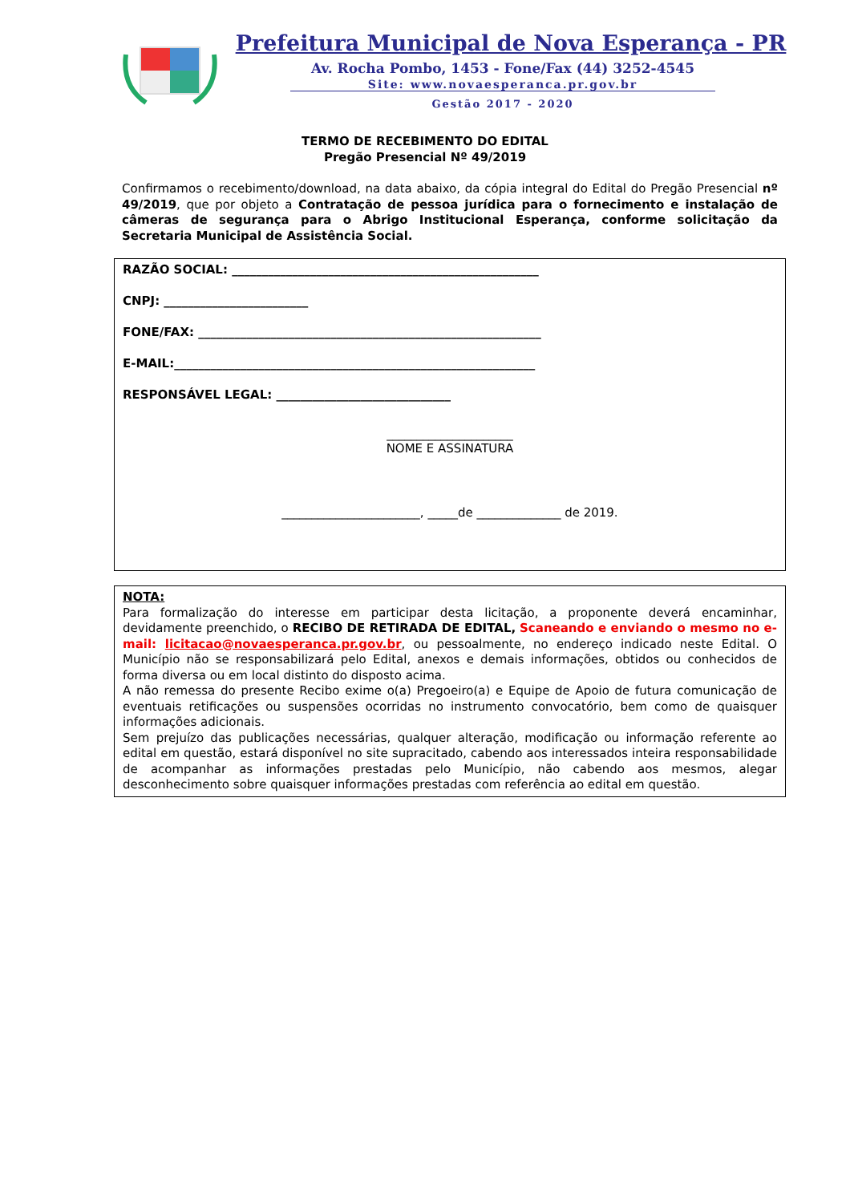Prefeitura Municipal de Nova Esperança - PR
Av. Rocha Pombo, 1453 - Fone/Fax (44) 3252-4545
Site: www.novaesperanca.pr.gov.br
Gestão 2017 - 2020
TERMO DE RECEBIMENTO DO EDITAL
Pregão Presencial Nº 49/2019
Confirmamos o recebimento/download, na data abaixo, da cópia integral do Edital do Pregão Presencial nº 49/2019, que por objeto a Contratação de pessoa jurídica para o fornecimento e instalação de câmeras de segurança para o Abrigo Institucional Esperança, conforme solicitação da Secretaria Municipal de Assistência Social.
RAZÃO SOCIAL: ___________________________________________________
CNPJ: ________________________
FONE/FAX: _________________________________________________________
E-MAIL:____________________________________________________________
RESPONSÁVEL LEGAL: _____________________________
_____________________
NOME E ASSINATURA
_______________________, _____de ______________ de 2019.
NOTA:
Para formalização do interesse em participar desta licitação, a proponente deverá encaminhar, devidamente preenchido, o RECIBO DE RETIRADA DE EDITAL, Scaneando e enviando o mesmo no e-mail: licitacao@novaesperanca.pr.gov.br, ou pessoalmente, no endereço indicado neste Edital. O Município não se responsabilizará pelo Edital, anexos e demais informações, obtidos ou conhecidos de forma diversa ou em local distinto do disposto acima.
A não remessa do presente Recibo exime o(a) Pregoeiro(a) e Equipe de Apoio de futura comunicação de eventuais retificações ou suspensões ocorridas no instrumento convocatório, bem como de quaisquer informações adicionais.
Sem prejuízo das publicações necessárias, qualquer alteração, modificação ou informação referente ao edital em questão, estará disponível no site supracitado, cabendo aos interessados inteira responsabilidade de acompanhar as informações prestadas pelo Município, não cabendo aos mesmos, alegar desconhecimento sobre quaisquer informações prestadas com referência ao edital em questão.